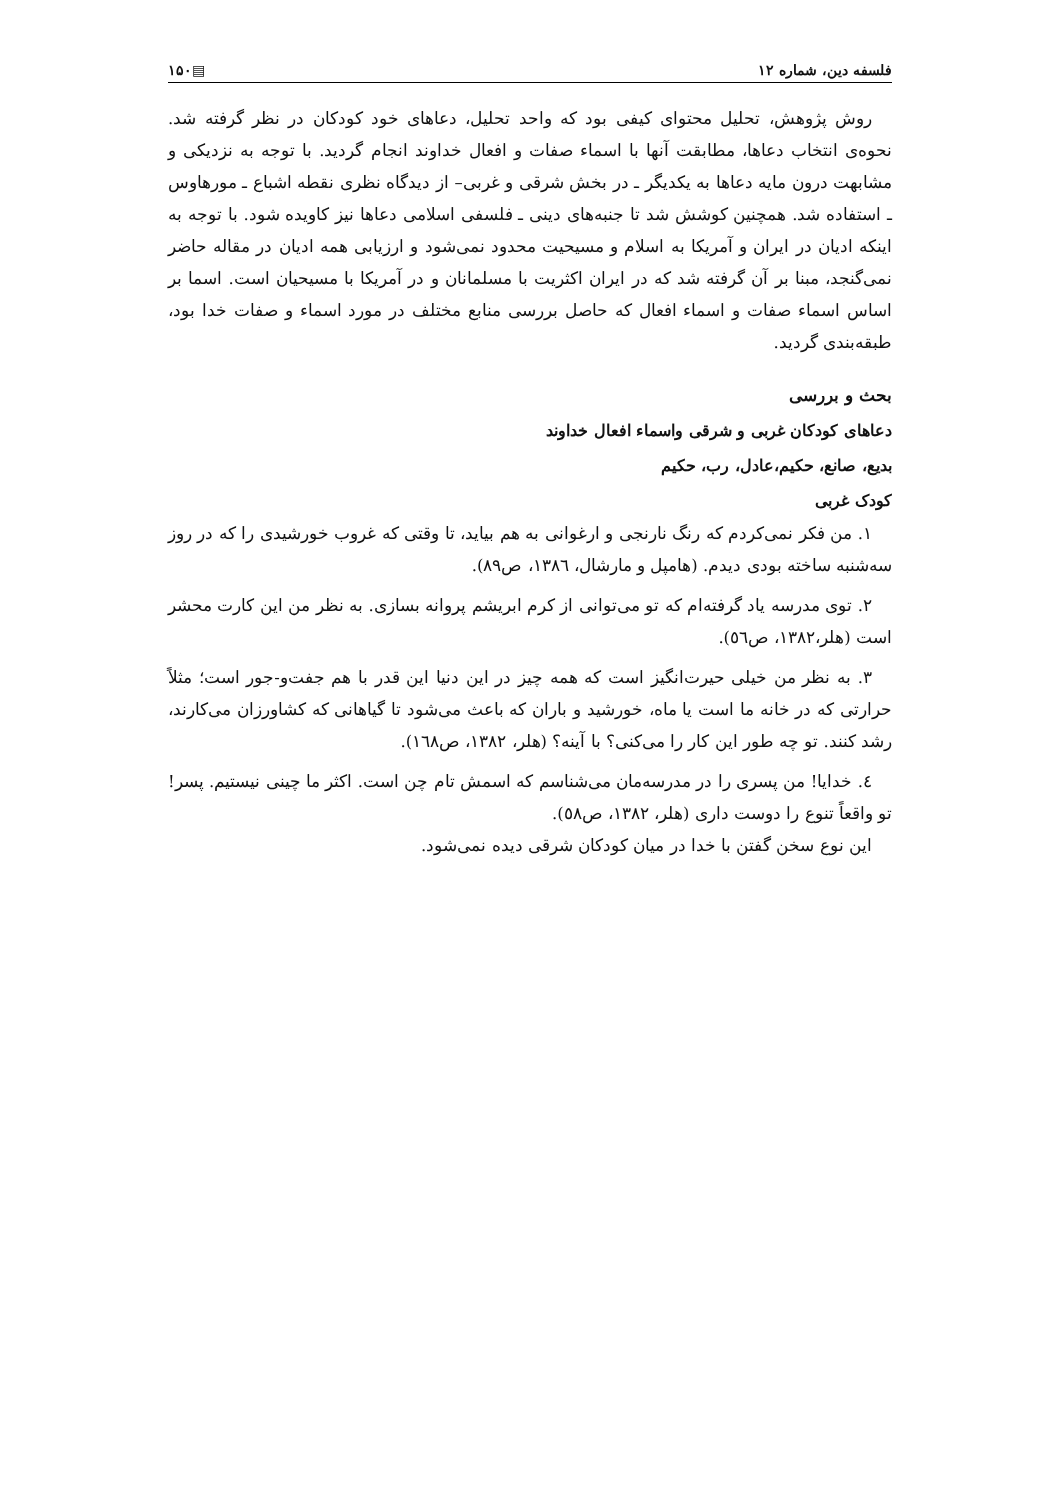فلسفه دین، شماره ۱۲ ▤۱۵۰
روش پژوهش، تحلیل محتوای کیفی بود که واحد تحلیل، دعاهای خود کودکان در نظر گرفته شد. نحوه‌ی انتخاب دعاها، مطابقت آنها با اسماء صفات و افعال خداوند انجام گردید. با توجه به نزدیکی و مشابهت درون مایه دعاها به یکدیگر ـ در بخش شرقی و غربی– از دیدگاه نظری نقطه اشباع ـ مورهاوس ـ استفاده شد. همچنین کوشش شد تا جنبه‌های دینی ـ فلسفی اسلامی دعاها نیز کاویده شود. با توجه به اینکه ادیان در ایران و آمریکا به اسلام و مسیحیت محدود نمی‌شود و ارزیابی همه ادیان در مقاله حاضر نمی‌گنجد، مبنا بر آن گرفته شد که در ایران اکثریت با مسلمانان و در آمریکا با مسیحیان است. اسما بر اساس اسماء صفات و اسماء افعال که حاصل بررسی منابع مختلف در مورد اسماء و صفات خدا بود، طبقه‌بندی گردید.
بحث و بررسی
دعاهای کودکان غربی و شرقی واسماء افعال خداوند
بدیع، صانع، حکیم،عادل، رب، حکیم
کودک غربی
۱. من فکر نمی‌کردم که رنگ نارنجی و ارغوانی به هم بیاید، تا وقتی که غروب خورشیدی را که در روز سه‌شنبه ساخته بودی دیدم. (هامپل و مارشال، ۱۳۸٦، ص۸۹).
۲. توی مدرسه یاد گرفته‌ام که تو می‌توانی از کرم ابریشم پروانه بسازی. به نظر من این کارت محشر است (هلر،۱۳۸۲، ص٥٦).
۳. به نظر من خیلی حیرت‌انگیز است که همه چیز در این دنیا این قدر با هم جفت‌و-جور است؛ مثلاً حرارتی که در خانه ما است یا ماه، خورشید و باران که باعث می‌شود تا گیاهانی که کشاورزان می‌کارند، رشد کنند. تو چه طور این کار را می‌کنی؟ با آینه؟ (هلر، ۱۳۸۲، ص۱٦۸).
٤. خدایا! من پسری را در مدرسه‌مان می‌شناسم که اسمش تام چن است. اکثر ما چینی نیستیم. پسر! تو واقعاً تنوع را دوست داری (هلر، ۱۳۸۲، ص٥۸).
این نوع سخن گفتن با خدا در میان کودکان شرقی دیده نمی‌شود.